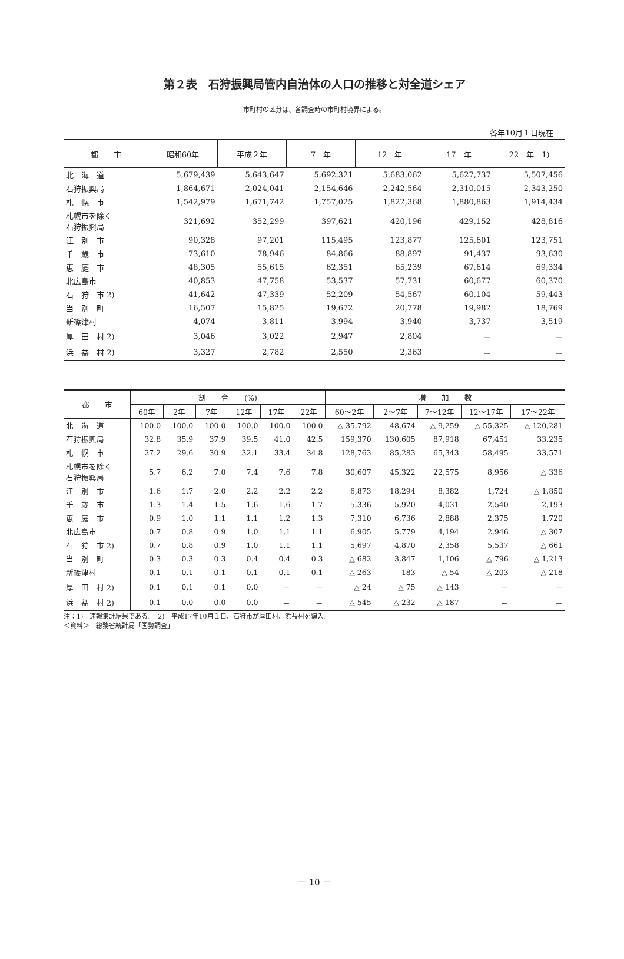第２表　石狩振興局管内自治体の人口の推移と対全道シェア
市町村の区分は、各調査時の市町村境界による。
各年10月１日現在
| 都 市 | 昭和60年 | 平成２年 | 7 年 | 12 年 | 17 年 | 22 年 1) |
| --- | --- | --- | --- | --- | --- | --- |
| 北 海 道 | 5,679,439 | 5,643,647 | 5,692,321 | 5,683,062 | 5,627,737 | 5,507,456 |
| 石狩振興局 | 1,864,671 | 2,024,041 | 2,154,646 | 2,242,564 | 2,310,015 | 2,343,250 |
| 札 幌 市 | 1,542,979 | 1,671,742 | 1,757,025 | 1,822,368 | 1,880,863 | 1,914,434 |
| 札幌市を除く 石狩振興局 | 321,692 | 352,299 | 397,621 | 420,196 | 429,152 | 428,816 |
| 江 別 市 | 90,328 | 97,201 | 115,495 | 123,877 | 125,601 | 123,751 |
| 千 歳 市 | 73,610 | 78,946 | 84,866 | 88,897 | 91,437 | 93,630 |
| 恵 庭 市 | 48,305 | 55,615 | 62,351 | 65,239 | 67,614 | 69,334 |
| 北広島市 | 40,853 | 47,758 | 53,537 | 57,731 | 60,677 | 60,370 |
| 石 狩 市 2) | 41,642 | 47,339 | 52,209 | 54,567 | 60,104 | 59,443 |
| 当 別 町 | 16,507 | 15,825 | 19,672 | 20,778 | 19,982 | 18,769 |
| 新篠津村 | 4,074 | 3,811 | 3,994 | 3,940 | 3,737 | 3,519 |
| 厚 田 村 2) | 3,046 | 3,022 | 2,947 | 2,804 | － | － |
| 浜 益 村 2) | 3,327 | 2,782 | 2,550 | 2,363 | － | － |
| 都 市 | 割 合 (%) | | | | | | 増 加 数 | | | | |
| --- | --- | --- | --- | --- | --- | --- | --- | --- | --- | --- | --- |
| | 60年 | 2年 | 7年 | 12年 | 17年 | 22年 | 60～2年 | 2～7年 | 7～12年 | 12～17年 | 17～22年 |
| 北 海 道 | 100.0 | 100.0 | 100.0 | 100.0 | 100.0 | 100.0 | △ 35,792 | 48,674 | △ 9,259 | △ 55,325 | △ 120,281 |
| 石狩振興局 | 32.8 | 35.9 | 37.9 | 39.5 | 41.0 | 42.5 | 159,370 | 130,605 | 87,918 | 67,451 | 33,235 |
| 札 幌 市 | 27.2 | 29.6 | 30.9 | 32.1 | 33.4 | 34.8 | 128,763 | 85,283 | 65,343 | 58,495 | 33,571 |
| 札幌市を除く 石狩振興局 | 5.7 | 6.2 | 7.0 | 7.4 | 7.6 | 7.8 | 30,607 | 45,322 | 22,575 | 8,956 | △ 336 |
| 江 別 市 | 1.6 | 1.7 | 2.0 | 2.2 | 2.2 | 2.2 | 6,873 | 18,294 | 8,382 | 1,724 | △ 1,850 |
| 千 歳 市 | 1.3 | 1.4 | 1.5 | 1.6 | 1.6 | 1.7 | 5,336 | 5,920 | 4,031 | 2,540 | 2,193 |
| 恵 庭 市 | 0.9 | 1.0 | 1.1 | 1.1 | 1.2 | 1.3 | 7,310 | 6,736 | 2,888 | 2,375 | 1,720 |
| 北広島市 | 0.7 | 0.8 | 0.9 | 1.0 | 1.1 | 1.1 | 6,905 | 5,779 | 4,194 | 2,946 | △ 307 |
| 石 狩 市 2) | 0.7 | 0.8 | 0.9 | 1.0 | 1.1 | 1.1 | 5,697 | 4,870 | 2,358 | 5,537 | △ 661 |
| 当 別 町 | 0.3 | 0.3 | 0.3 | 0.4 | 0.4 | 0.3 | △ 682 | 3,847 | 1,106 | △ 796 | △ 1,213 |
| 新篠津村 | 0.1 | 0.1 | 0.1 | 0.1 | 0.1 | 0.1 | △ 263 | 183 | △ 54 | △ 203 | △ 218 |
| 厚 田 村 2) | 0.1 | 0.1 | 0.1 | 0.0 | － | － | △ 24 | △ 75 | △ 143 | － | － |
| 浜 益 村 2) | 0.1 | 0.0 | 0.0 | 0.0 | － | － | △ 545 | △ 232 | △ 187 | － | － |
注：1)　速報集計結果である。　2)　平成17年10月１日、石狩市が厚田村、浜益村を編入。
＜資料＞　総務省統計局「国勢調査」
－ 10 －